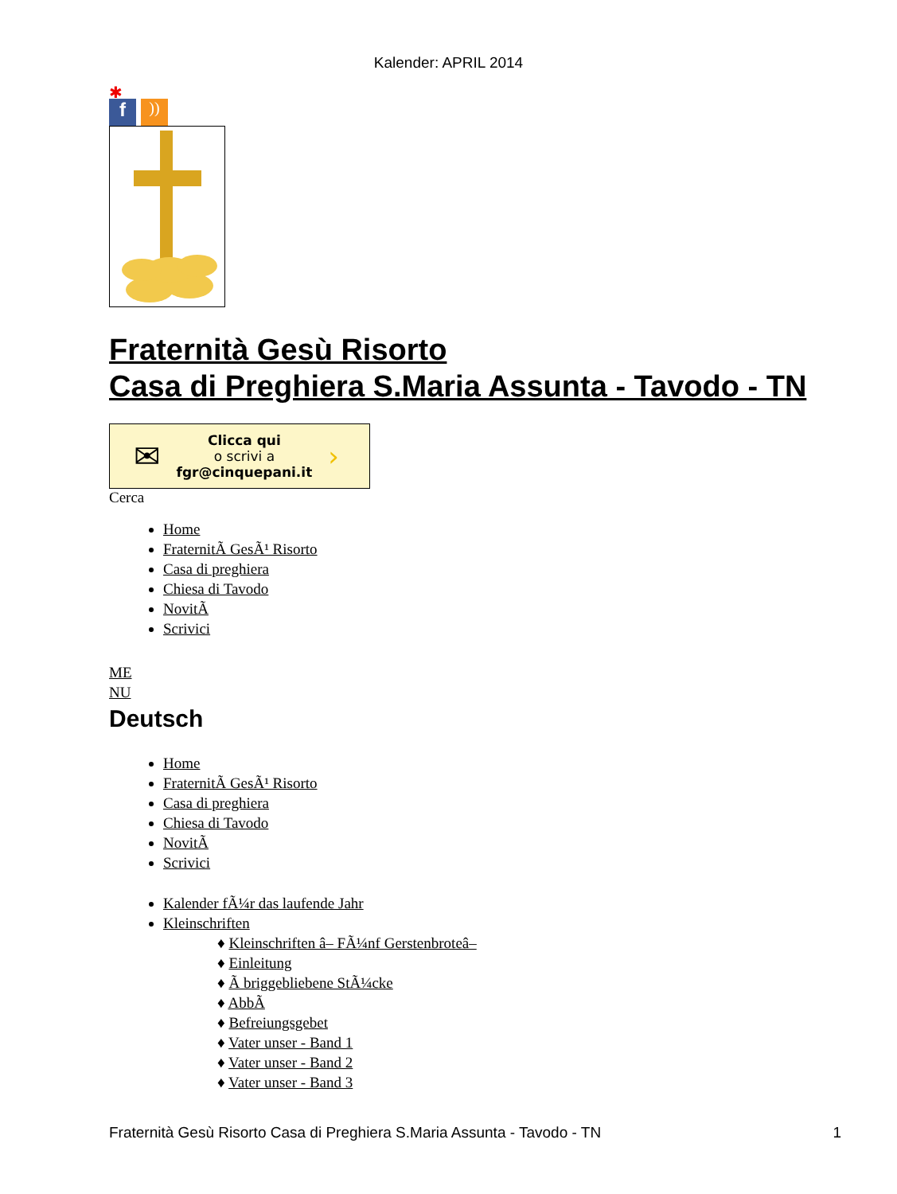Kalender: APRIL 2014
✱
f
))
Fraternità Gesù Risorto
Casa di Preghiera S.Maria Assunta - Tavodo - TN
✉
Clicca qui
o scrivi a
fgr@cinquepani.it
›
Cerca
Home
FraternitÃ GesÃ¹ Risorto
Casa di preghiera
Chiesa di Tavodo
NovitÃ
Scrivici
ME
NU
Deutsch
Home
FraternitÃ GesÃ¹ Risorto
Casa di preghiera
Chiesa di Tavodo
NovitÃ
Scrivici
Kalender fÃ¼r das laufende Jahr
Kleinschriften
♦ Kleinschriften â– FÃ¼nf Gerstenbroteâ–
♦ Einleitung
♦ Ã briggebliebene StÃ¼cke
♦ AbbÃ
♦ Befreiungsgebet
♦ Vater unser - Band 1
♦ Vater unser - Band 2
♦ Vater unser - Band 3
Fraternità Gesù Risorto Casa di Preghiera S.Maria Assunta - Tavodo - TN 1